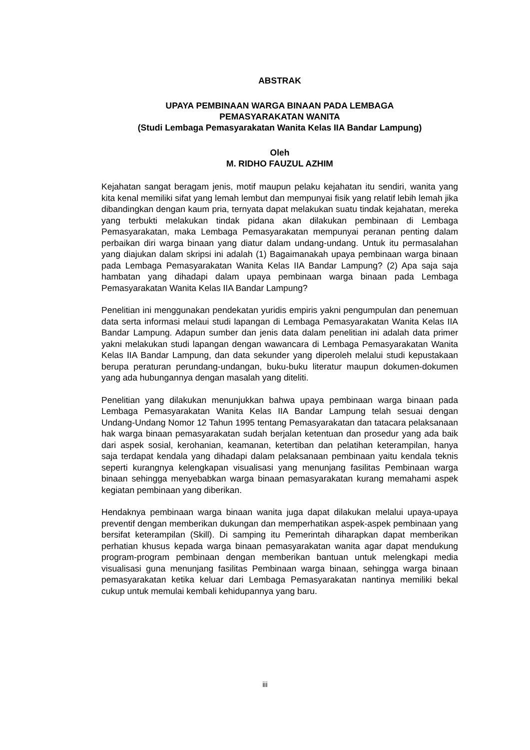ABSTRAK
UPAYA PEMBINAAN WARGA BINAAN PADA LEMBAGA
PEMASYARAKATAN WANITA
(Studi Lembaga Pemasyarakatan Wanita Kelas IIA Bandar Lampung)
Oleh
M. RIDHO FAUZUL AZHIM
Kejahatan sangat beragam jenis, motif maupun pelaku kejahatan itu sendiri, wanita yang kita kenal memiliki sifat yang lemah lembut dan mempunyai fisik yang relatif lebih lemah jika dibandingkan dengan kaum pria, ternyata dapat melakukan suatu tindak kejahatan, mereka yang terbukti melakukan tindak pidana akan dilakukan pembinaan di Lembaga Pemasyarakatan, maka Lembaga Pemasyarakatan mempunyai peranan penting dalam perbaikan diri warga binaan yang diatur dalam undang-undang. Untuk itu permasalahan yang diajukan dalam skripsi ini adalah (1) Bagaimanakah upaya pembinaan warga binaan pada Lembaga Pemasyarakatan Wanita Kelas IIA Bandar Lampung? (2) Apa saja saja hambatan yang dihadapi dalam upaya pembinaan warga binaan pada Lembaga Pemasyarakatan Wanita Kelas IIA Bandar Lampung?
Penelitian ini menggunakan pendekatan yuridis empiris yakni pengumpulan dan penemuan data serta informasi melaui studi lapangan di Lembaga Pemasyarakatan Wanita Kelas IIA Bandar Lampung. Adapun sumber dan jenis data dalam penelitian ini adalah data primer yakni melakukan studi lapangan dengan wawancara di Lembaga Pemasyarakatan Wanita Kelas IIA Bandar Lampung, dan data sekunder yang diperoleh melalui studi kepustakaan berupa peraturan perundang-undangan, buku-buku literatur maupun dokumen-dokumen yang ada hubungannya dengan masalah yang diteliti.
Penelitian yang dilakukan menunjukkan bahwa upaya pembinaan warga binaan pada Lembaga Pemasyarakatan Wanita Kelas IIA Bandar Lampung telah sesuai dengan Undang-Undang Nomor 12 Tahun 1995 tentang Pemasyarakatan dan tatacara pelaksanaan hak warga binaan pemasyarakatan sudah berjalan ketentuan dan prosedur yang ada baik dari aspek sosial, kerohanian, keamanan, ketertiban dan pelatihan keterampilan, hanya saja terdapat kendala yang dihadapi dalam pelaksanaan pembinaan yaitu kendala teknis seperti kurangnya kelengkapan visualisasi yang menunjang fasilitas Pembinaan warga binaan sehingga menyebabkan warga binaan pemasyarakatan kurang memahami aspek kegiatan pembinaan yang diberikan.
Hendaknya pembinaan warga binaan wanita juga dapat dilakukan melalui upaya-upaya preventif dengan memberikan dukungan dan memperhatikan aspek-aspek pembinaan yang bersifat keterampilan (Skill). Di samping itu Pemerintah diharapkan dapat memberikan perhatian khusus kepada warga binaan pemasyarakatan wanita agar dapat mendukung program-program pembinaan dengan memberikan bantuan untuk melengkapi media visualisasi guna menunjang fasilitas Pembinaan warga binaan, sehingga warga binaan pemasyarakatan ketika keluar dari Lembaga Pemasyarakatan nantinya memiliki bekal cukup untuk memulai kembali kehidupannya yang baru.
iii